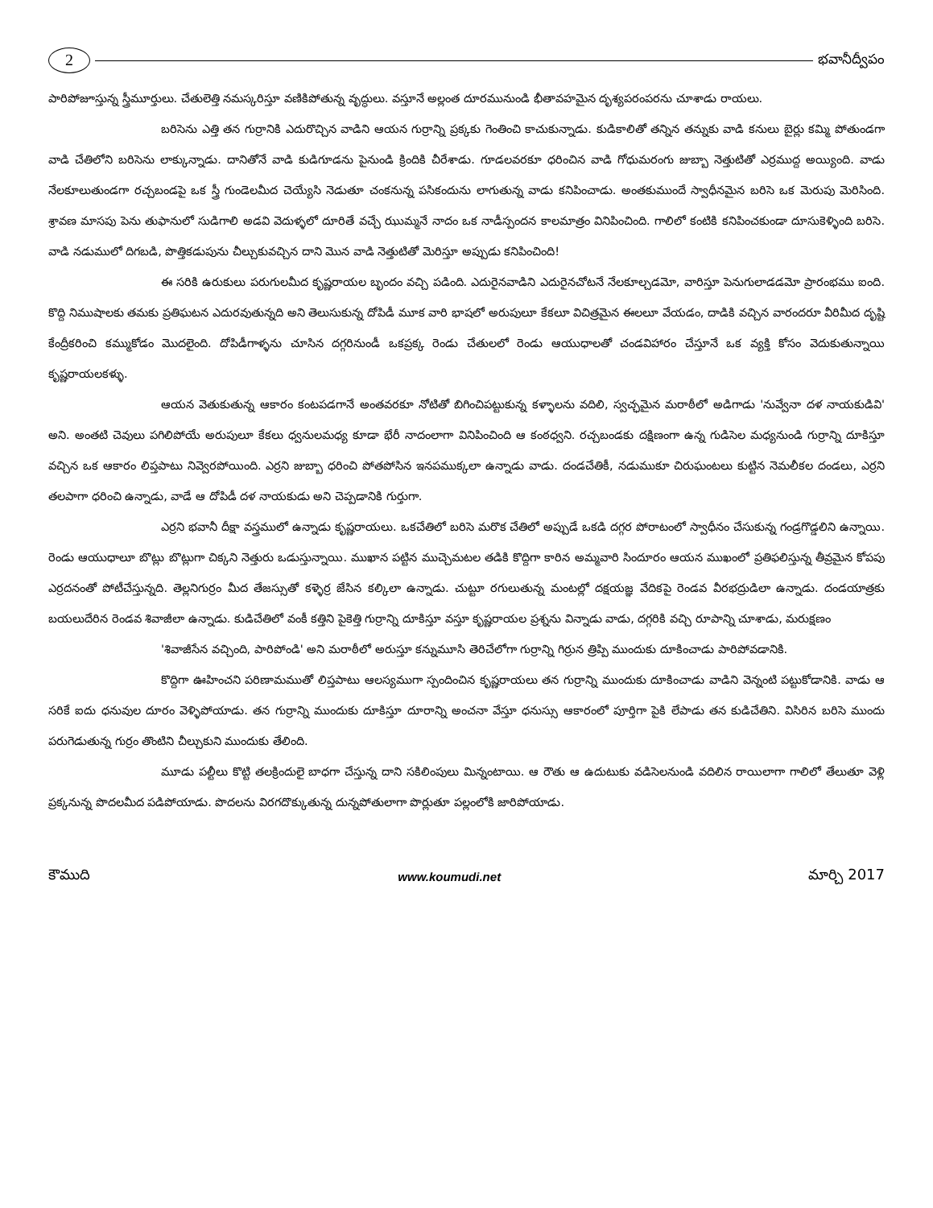2
భవానీద్వీపం
పారిపోజూస్తున్న స్త్రీమూర్తులు. చేతులెత్తి నమస్కరిస్తూ వణికిపోతున్న వృద్ధులు. వస్తూనే అల్లంత దూరమునుండి భీతావహమైన దృశ్యపరంపరను చూశాడు రాయలు.
బరిసెను ఎత్తి తన గుర్రానికి ఎదురొచ్చిన వాడిని ఆయన గుర్రాన్ని ప్రక్కకు గెంతించి కాచుకున్నాడు. కుడికాలితో తన్నిన తన్నుకు వాడి కనులు బైర్లు కమ్మి పోతుండగా వాడి చేతిలోని బరిసెను లాక్కున్నాడు. దానితోనే వాడి కుడిగూడను పైనుండి క్రిందికి చీరేశాడు. గూడలవరకూ ధరించిన వాడి గోధుమరంగు జుబ్బా నెత్తుటితో ఎర్రముద్ద అయ్యింది. వాడు నేలకూలుతుండగా రచ్చబండపై ఒక స్త్రీ గుండెలమీద చెయ్యేసి నెడుతూ చంకనున్న పసికందును లాగుతున్న వాడు కనిపించాడు. అంతకుముందే స్వాధీనమైన బరిసె ఒక మెరుపు మెరిసింది. శ్రావణ మాసపు పెను తుఫానులో సుడిగాలి అడవి వెదుళ్ళలో దూరితే వచ్చే ఝుమ్మనే నాదం ఒక నాడీస్పందన కాలమాత్రం వినిపించింది. గాలిలో కంటికి కనిపించకుండా దూసుకెళ్ళింది బరిసె. వాడి నడుములో దిగబడి, పొత్తికడుపును చీల్చుకువచ్చిన దాని మొన వాడి నెత్తుటితో మెరిస్తూ అప్పుడు కనిపించింది!
ఈ సరికి ఉరుకులు పరుగులమీద కృష్ణరాయల బృందం వచ్చి పడింది. ఎదురైనవాడిని ఎదురైనచోటనే నేలకూల్చడమో, వారిస్తూ పెనుగులాడడమో ప్రారంభము ఐంది. కొద్ది నిముషాలకు తమకు ప్రతిఘటన ఎదురవుతున్నది అని తెలుసుకున్న దోపిడీ మూక వారి భాషలో అరుపులూ కేకలూ విచిత్రమైన ఈలలూ వేయడం, దాడికి వచ్చిన వారందరూ వీరిమీద దృష్టి కేంద్రీకరించి కమ్ముకోడం మొదలైంది. దోపిడీగాళ్ళను చూసిన దగ్గరినుండీ ఒకప్రక్క రెండు చేతులలో రెండు ఆయుధాలతో చండవిహారం చేస్తూనే ఒక వ్యక్తి కోసం వెదుకుతున్నాయి కృష్ణరాయలకళ్ళు.
ఆయన వెతుకుతున్న ఆకారం కంటపడగానే అంతవరకూ నోటితో బిగించిపట్టుకున్న కళ్ళాలను వదిలి, స్వచ్ఛమైన మరాఠీలో అడిగాడు 'నువ్వేనా దళ నాయకుడివి' అని. అంతటి చెవులు పగిలిపోయే అరుపులూ కేకలు ధ్వనులమధ్య కూడా భేరీ నాదంలాగా వినిపించింది ఆ కంఠధ్వని. రచ్చబండకు దక్షిణంగా ఉన్న గుడిసెల మధ్యనుండి గుర్రాన్ని దూకిస్తూ వచ్చిన ఒక ఆకారం లిప్తపాటు నివ్వెరపోయింది. ఎర్రని జుబ్బా ధరించి పోతపోసిన ఇనపముక్కలా ఉన్నాడు వాడు. దండచేతికీ, నడుముకూ చిరుఘంటలు కుట్టిన నెమలీకల దండలు, ఎర్రని తలపాగా ధరించి ఉన్నాడు, వాడే ఆ దోపిడీ దళ నాయకుడు అని చెప్పడానికి గుర్తుగా.
ఎర్రని భవానీ దీక్షా వస్త్రములో ఉన్నాడు కృష్ణరాయలు. ఒకచేతిలో బరిసె మరొక చేతిలో అప్పుడే ఒకడి దగ్గర పోరాటంలో స్వాధీనం చేసుకున్న గండ్రగొడ్డలిని ఉన్నాయి. రెండు ఆయుధాలూ బొట్లు బొట్లుగా చిక్కని నెత్తురు ఒడుస్తున్నాయి. ముఖాన పట్టిన ముచ్చెమటల తడికి కొద్దిగా కారిన అమ్మవారి సిందూరం ఆయన ముఖంలో ప్రతిఫలిస్తున్న తీవ్రమైన కోపపు ఎర్రదనంతో పోటీచేస్తున్నది. తెల్లనిగుర్రం మీద తేజస్సుతో కళ్ళెర్ర జేసిన కల్కిలా ఉన్నాడు. చుట్టూ రగులుతున్న మంటల్లో దక్షయజ్ఞ వేదికపై రెండవ వీరభద్రుడిలా ఉన్నాడు. దండయాత్రకు బయలుదేరిన రెండవ శివాజీలా ఉన్నాడు. కుడిచేతిలో వంకీ కత్తిని పైకెత్తి గుర్రాన్ని దూకిస్తూ వస్తూ కృష్ణరాయల ప్రశ్నను విన్నాడు వాడు, దగ్గరికి వచ్చి రూపాన్ని చూశాడు, మరుక్షణం
'శివాజీసేన వచ్చింది, పారిపోండి' అని మరాఠీలో అరుస్తూ కన్నుమూసి తెరిచేలోగా గుర్రాన్ని గిర్రున త్రిప్పి ముందుకు దూకించాడు పారిపోవడానికి.
కొద్దిగా ఊహించని పరిణామముతో లిప్తపాటు ఆలస్యముగా స్పందించిన కృష్ణరాయలు తన గుర్రాన్ని ముందుకు దూకించాడు వాడిని వెన్నంటి పట్టుకోడానికి. వాడు ఆ సరికే ఐదు ధనువుల దూరం వెళ్ళిపోయాడు. తన గుర్రాన్ని ముందుకు దూకిస్తూ దూరాన్ని అంచనా వేస్తూ ధనుస్సు ఆకారంలో పూర్తిగా పైకి లేపాడు తన కుడిచేతిని. విసిరిన బరిసె ముందు పరుగెడుతున్న గుర్రం తొంటిని చీల్చుకుని ముందుకు తేలింది.
మూడు పల్టీలు కొట్టి తలక్రిందులై బాధగా చేస్తున్న దాని సకిలింపులు మిన్నంటాయి. ఆ రౌతు ఆ ఉదుటుకు వడిసెలనుండి వదిలిన రాయిలాగా గాలిలో తేలుతూ వెళ్లి ప్రక్కనున్న పొదలమీద పడిపోయాడు. పొదలను విరగదొక్కుతున్న దున్నపోతులాగా పొర్లుతూ పల్లంలోకి జారిపోయాడు.
కౌముది www.koumudi.net మార్చి 2017